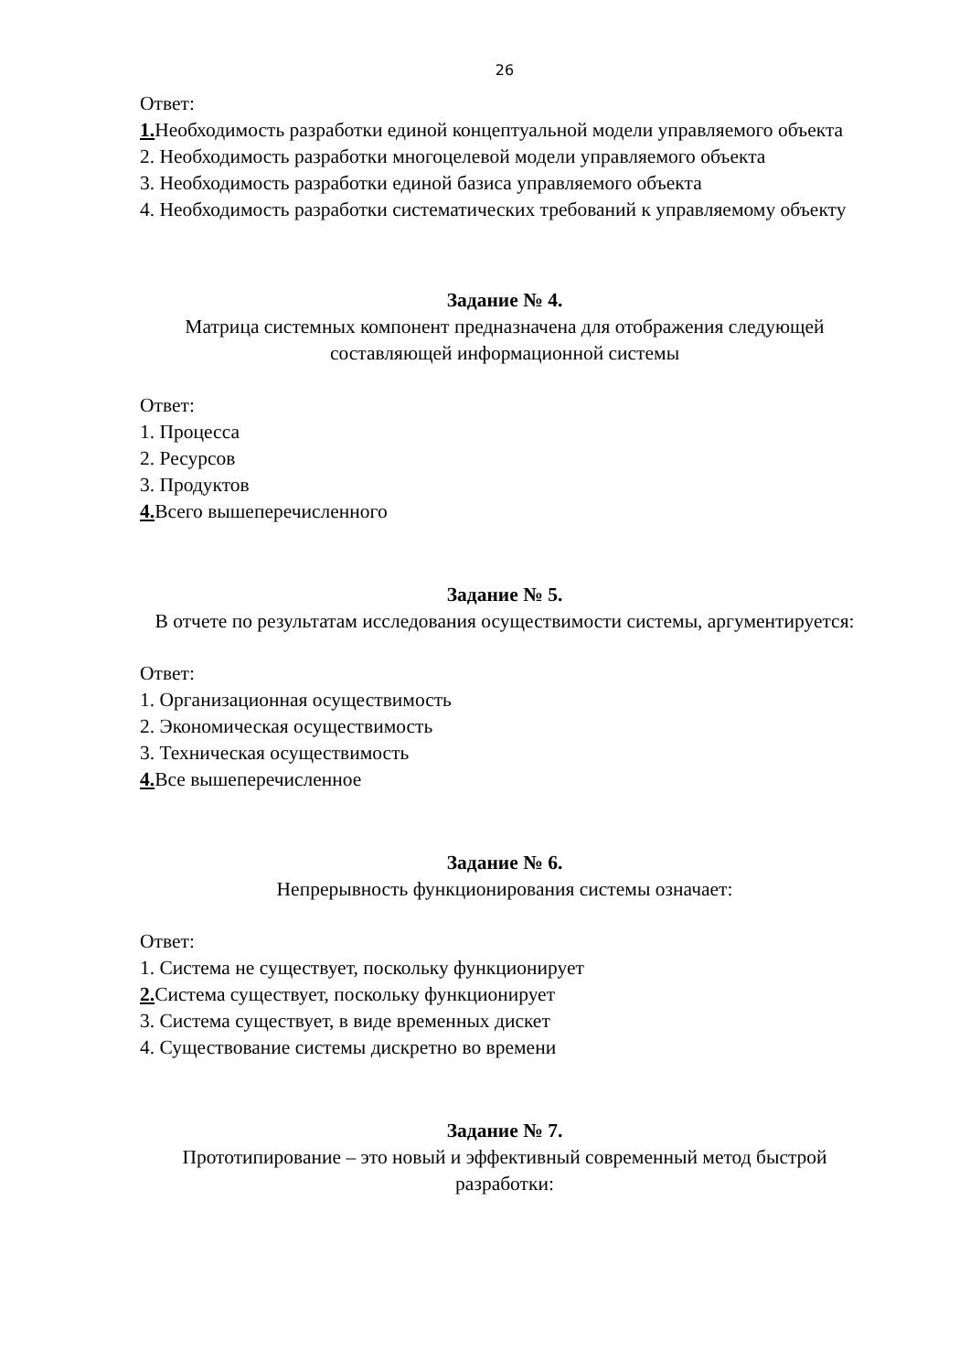26
Ответ:
1. Необходимость разработки единой концептуальной модели управляемого объекта
2. Необходимость разработки многоцелевой модели управляемого объекта
3. Необходимость разработки единой базиса управляемого объекта
4. Необходимость разработки систематических требований к управляемому объекту
Задание № 4.
Матрица системных компонент предназначена для отображения следующей составляющей информационной системы
Ответ:
1. Процесса
2. Ресурсов
3. Продуктов
4. Всего вышеперечисленного
Задание № 5.
В отчете по результатам исследования осуществимости системы, аргументируется:
Ответ:
1. Организационная осуществимость
2. Экономическая осуществимость
3. Техническая осуществимость
4. Все вышеперечисленное
Задание № 6.
Непрерывность функционирования системы означает:
Ответ:
1. Система не существует, поскольку функционирует
2. Система существует, поскольку функционирует
3. Система существует, в виде временных дискет
4. Существование системы дискретно во времени
Задание № 7.
Прототипирование – это новый и эффективный современный метод быстрой разработки: